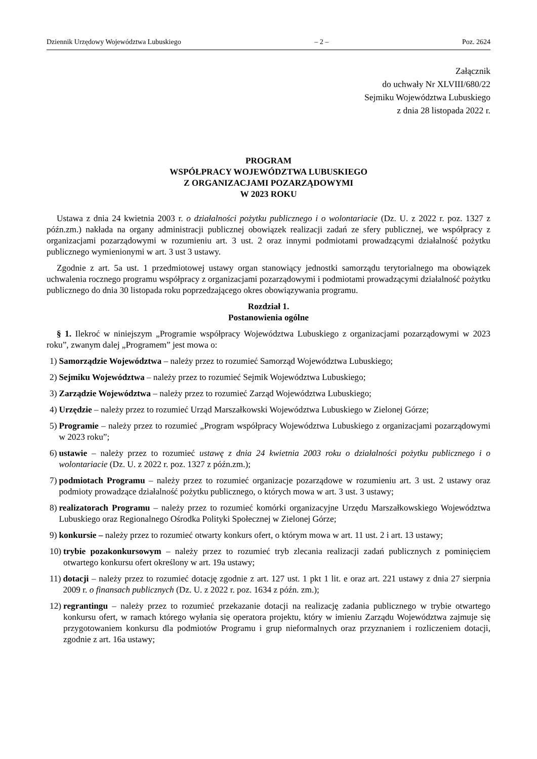Dziennik Urzędowy Województwa Lubuskiego – 2 – Poz. 2624
Załącznik
do uchwały Nr XLVIII/680/22
Sejmiku Województwa Lubuskiego
z dnia 28 listopada 2022 r.
PROGRAM
WSPÓŁPRACY WOJEWÓDZTWA LUBUSKIEGO
Z ORGANIZACJAMI POZARZĄDOWYMI
W 2023 ROKU
Ustawa z dnia 24 kwietnia 2003 r. o działalności pożytku publicznego i o wolontariacie (Dz. U. z 2022 r. poz. 1327 z późn.zm.) nakłada na organy administracji publicznej obowiązek realizacji zadań ze sfery publicznej, we współpracy z organizacjami pozarządowymi w rozumieniu art. 3 ust. 2 oraz innymi podmiotami prowadzącymi działalność pożytku publicznego wymienionymi w art. 3 ust 3 ustawy.
Zgodnie z art. 5a ust. 1 przedmiotowej ustawy organ stanowiący jednostki samorządu terytorialnego ma obowiązek uchwalenia rocznego programu współpracy z organizacjami pozarządowymi i podmiotami prowadzącymi działalność pożytku publicznego do dnia 30 listopada roku poprzedzającego okres obowiązywania programu.
Rozdział 1.
Postanowienia ogólne
§ 1. Ilekroć w niniejszym „Programie współpracy Województwa Lubuskiego z organizacjami pozarządowymi w 2023 roku”, zwanym dalej „Programem” jest mowa o:
1) Samorządzie Województwa – należy przez to rozumieć Samorząd Województwa Lubuskiego;
2) Sejmiku Województwa – należy przez to rozumieć Sejmik Województwa Lubuskiego;
3) Zarządzie Województwa – należy przez to rozumieć Zarząd Województwa Lubuskiego;
4) Urzędzie – należy przez to rozumieć Urząd Marszałkowski Województwa Lubuskiego w Zielonej Górze;
5) Programie – należy przez to rozumieć „Program współpracy Województwa Lubuskiego z organizacjami pozarządowymi w 2023 roku”;
6) ustawie – należy przez to rozumieć ustawę z dnia 24 kwietnia 2003 roku o działalności pożytku publicznego i o wolontariacie (Dz. U. z 2022 r. poz. 1327 z późn.zm.);
7) podmiotach Programu – należy przez to rozumieć organizacje pozarządowe w rozumieniu art. 3 ust. 2 ustawy oraz podmioty prowadzące działalność pożytku publicznego, o których mowa w art. 3 ust. 3 ustawy;
8) realizatorach Programu – należy przez to rozumieć komórki organizacyjne Urzędu Marszałkowskiego Województwa Lubuskiego oraz Regionalnego Ośrodka Polityki Społecznej w Zielonej Górze;
9) konkursie – należy przez to rozumieć otwarty konkurs ofert, o którym mowa w art. 11 ust. 2 i art. 13 ustawy;
10) trybie pozakonkursowym – należy przez to rozumieć tryb zlecania realizacji zadań publicznych z pominięciem otwartego konkursu ofert określony w art. 19a ustawy;
11) dotacji – należy przez to rozumieć dotację zgodnie z art. 127 ust. 1 pkt 1 lit. e oraz art. 221 ustawy z dnia 27 sierpnia 2009 r. o finansach publicznych (Dz. U. z 2022 r. poz. 1634 z późn. zm.);
12) regrantingu – należy przez to rozumieć przekazanie dotacji na realizację zadania publicznego w trybie otwartego konkursu ofert, w ramach którego wyłania się operatora projektu, który w imieniu Zarządu Województwa zajmuje się przygotowaniem konkursu dla podmiotów Programu i grup nieformalnych oraz przyznaniem i rozliczeniem dotacji, zgodnie z art. 16a ustawy;